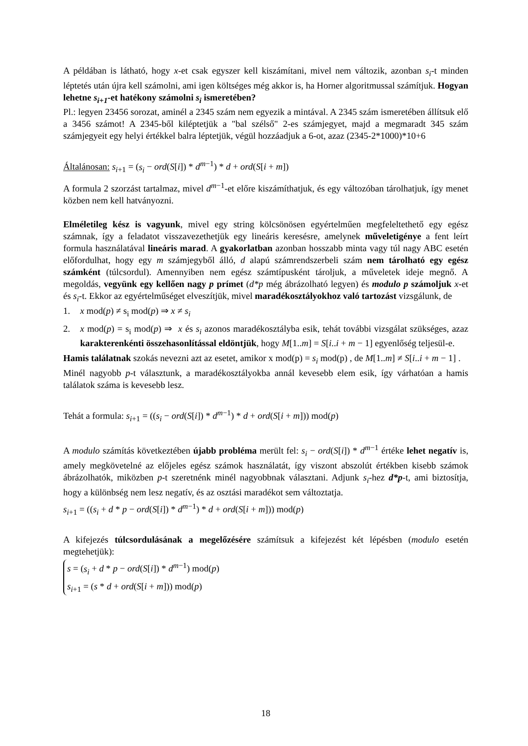A példában is látható, hogy x-et csak egyszer kell kiszámítani, mivel nem változik, azonban s<sub>i</sub>-t minden léptetés után újra kell számolni, ami igen költséges még akkor is, ha Horner algoritmussal számítjuk. Hogyan lehetne s<sub>i+1</sub>-et hatékony számolni s<sub>i</sub> ismeretében?
Pl.: legyen 23456 sorozat, aminél a 2345 szám nem egyezik a mintával. A 2345 szám ismeretében állítsuk elő a 3456 számot! A 2345-ből kiléptetjük a "bal szélső" 2-es számjegyet, majd a megmaradt 345 szám számjegyeit egy helyi értékkel balra léptetjük, végül hozzáadjuk a 6-ot, azaz (2345-2*1000)*10+6
Általánosan: s<sub>i+1</sub> = (s<sub>i</sub> − ord(S[i]) * d<sup>m−1</sup>) * d + ord(S[i + m])
A formula 2 szorzást tartalmaz, mivel d<sup>m−1</sup>-et előre kiszámíthatjuk, és egy változóban tárolhatjuk, így menet közben nem kell hatványozni.
Elméletileg kész is vagyunk, mivel egy string kölcsönösen egyértelműen megfeleltethető egy egész számnak, így a feladatot visszavezethetjük egy lineáris keresésre, amelynek műveletigénye a fent leírt formula használatával lineáris marad. A gyakorlatban azonban hosszabb minta vagy túl nagy ABC esetén előfordulhat, hogy egy m számjegyből álló, d alapú számrendszerbeli szám nem tárolható egy egész számként (túlcsordul). Amennyiben nem egész számtípusként tároljuk, a műveletek ideje megnő. A megoldás, vegyünk egy kellően nagy p prímet (d*p még ábrázolható legyen) és modulo p számoljuk x-et és s<sub>i</sub>-t. Ekkor az egyértelműséget elveszítjük, mivel maradékosztályokhoz való tartozást vizsgálunk, de
1. x mod(p) ≠ s<sub>i</sub> mod(p) ⇒ x ≠ s<sub>i</sub>
2. x mod(p) = s<sub>i</sub> mod(p) ⇒ x és s<sub>i</sub> azonos maradékosztályba esik, tehát további vizsgálat szükséges, azaz karakterenkénti összehasonlítással eldöntjük, hogy M[1..m] = S[i..i + m − 1] egyenlőség teljesül-e.
Hamis találatnak szokás nevezni azt az esetet, amikor x mod(p) = s<sub>i</sub> mod(p) , de M[1..m] ≠ S[i..i + m − 1] .
Minél nagyobb p-t választunk, a maradékosztályokba annál kevesebb elem esik, így várhatóan a hamis találatok száma is kevesebb lesz.
Tehát a formula: s<sub>i+1</sub> = ((s<sub>i</sub> − ord(S[i]) * d<sup>m−1</sup>) * d + ord(S[i + m])) mod(p)
A modulo számítás következtében újabb probléma merült fel: s<sub>i</sub> − ord(S[i]) * d<sup>m−1</sup> értéke lehet negatív is, amely megkövetelné az előjeles egész számok használatát, így viszont abszolút értékben kisebb számok ábrázolhatók, miközben p-t szeretnénk minél nagyobbnak választani. Adjunk s<sub>i</sub>-hez d*p-t, ami biztosítja, hogy a különbség nem lesz negatív, és az osztási maradékot sem változtatja.
s<sub>i+1</sub> = ((s<sub>i</sub> + d * p − ord(S[i]) * d<sup>m−1</sup>) * d + ord(S[i + m])) mod(p)
A kifejezés túlcsordulásának a megelőzésére számítsuk a kifejezést két lépésben (modulo esetén megtehetjük):
s = (s<sub>i</sub> + d * p − ord(S[i]) * d<sup>m−1</sup>) mod(p)
s<sub>i+1</sub> = (s * d + ord(S[i + m])) mod(p)
18